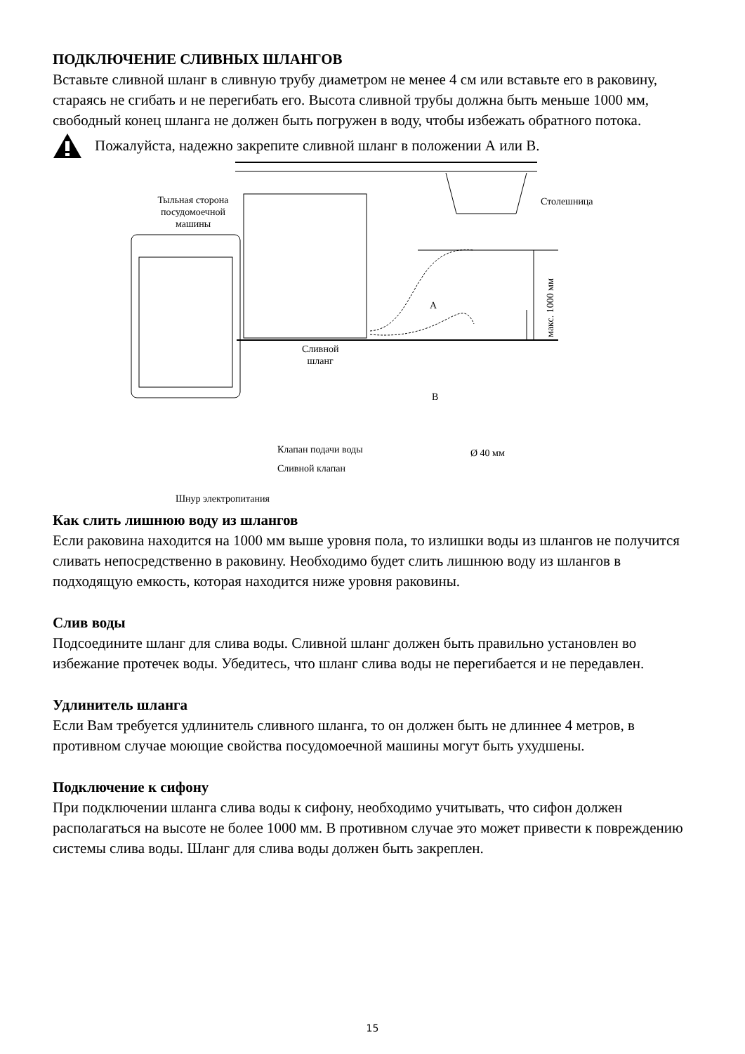ПОДКЛЮЧЕНИЕ СЛИВНЫХ ШЛАНГОВ
Вставьте сливной шланг в сливную трубу диаметром не менее 4 см или вставьте его в раковину, стараясь не сгибать и не перегибать его. Высота сливной трубы должна быть меньше 1000 мм, свободный конец шланга не должен быть погружен в воду, чтобы избежать обратного потока.
Пожалуйста, надежно закрепите сливной шланг в положении А или В.
Тыльная сторона посудомоечной машины Столешница
А
В
Сливной
шланг
макс. 1000 мм
Клапан подачи воды
Сливной клапан
Ø 40 мм
Шнур электропитания
Как слить лишнюю воду из шлангов
Если раковина находится на 1000 мм выше уровня пола, то излишки воды из шлангов не получится сливать непосредственно в раковину. Необходимо будет слить лишнюю воду из шлангов в подходящую емкость, которая находится ниже уровня раковины.
Слив воды
Подсоедините шланг для слива воды. Сливной шланг должен быть правильно установлен во избежание протечек воды. Убедитесь, что шланг слива воды не перегибается и не передавлен.
Удлинитель шланга
Если Вам требуется удлинитель сливного шланга, то он должен быть не длиннее 4 метров, в противном случае моющие свойства посудомоечной машины могут быть ухудшены.
Подключение к сифону
При подключении шланга слива воды к сифону, необходимо учитывать, что сифон должен располагаться на высоте не более 1000 мм. В противном случае это может привести к повреждению системы слива воды. Шланг для слива воды должен быть закреплен.
15